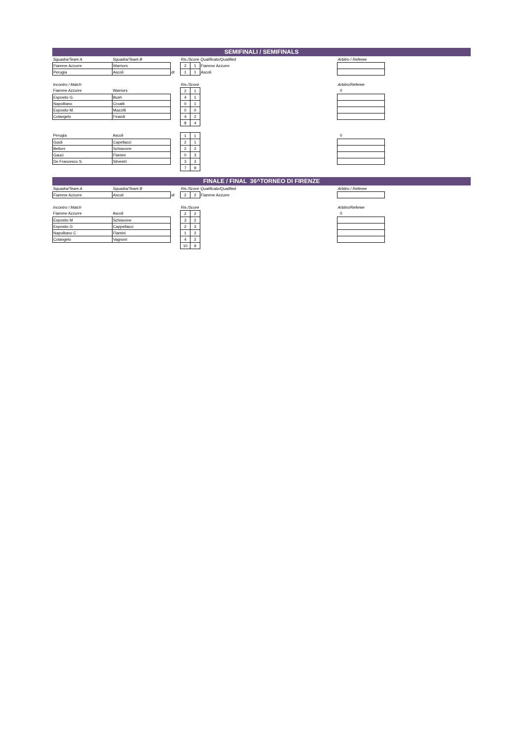SEMIFINALI / SEMIFINALS
| Squadra/Team A | Squadra/Team B | | Ris./Score | | Qualificato/Qualified | Arbitro / Referee |
| --- | --- | --- | --- | --- | --- | --- |
| Fiamme Azzurre | Warriors | | 2 | 1 | Fiamme Azzurre | |
| Perugia | Ascoli | dr | 1 | 1 | Ascoli | |
| Incontro / Match | | | Ris./Score | | | Arbitro/Referee |
| Fiamme Azzurre | Warriors | | 2 | 1 | | 0 |
| Esposito G. | Bush | | 4 | 1 | | |
| Napolitano | Croatti | | 0 | 1 | | |
| Esposito M. | Mazzilli | | 0 | 0 | | |
| Colangelo | Finardi | | 4 | 2 | | |
| | | | 8 | 4 | | |
| Perugia | Ascoli | | 1 | 1 | | 0 |
| Guidi | Capellacci | | 2 | 1 | | |
| Belloni | Schiavone | | 2 | 2 | | |
| Gauci | Flamini | | 0 | 3 | | |
| De Francesco S. | Silvestri | | 3 | 3 | | |
| | | | 7 | 9 | | |
FINALE / FINAL 36^TORNEO DI FIRENZE
| Squadra/Team A | Squadra/Team B | | Ris./Score | | Qualificato/Qualified | Arbitro / Referee |
| --- | --- | --- | --- | --- | --- | --- |
| Fiamme Azzurre | Ascoli | dr | 2 | 2 | Fiamme Azzurre | |
| Incontro / Match | | | Ris./Score | | | Arbitro/Referee |
| Fiamme Azzurre | Ascoli | | 2 | 2 | | 0 |
| Esposito M | Schiavone | | 3 | 2 | | |
| Esposito G | Cappellacci | | 2 | 3 | | |
| Napolitano C | Flamini | | 1 | 2 | | |
| Colangelo | Vagnoni | | 4 | 2 | | |
| | | | 10 | 9 | | |